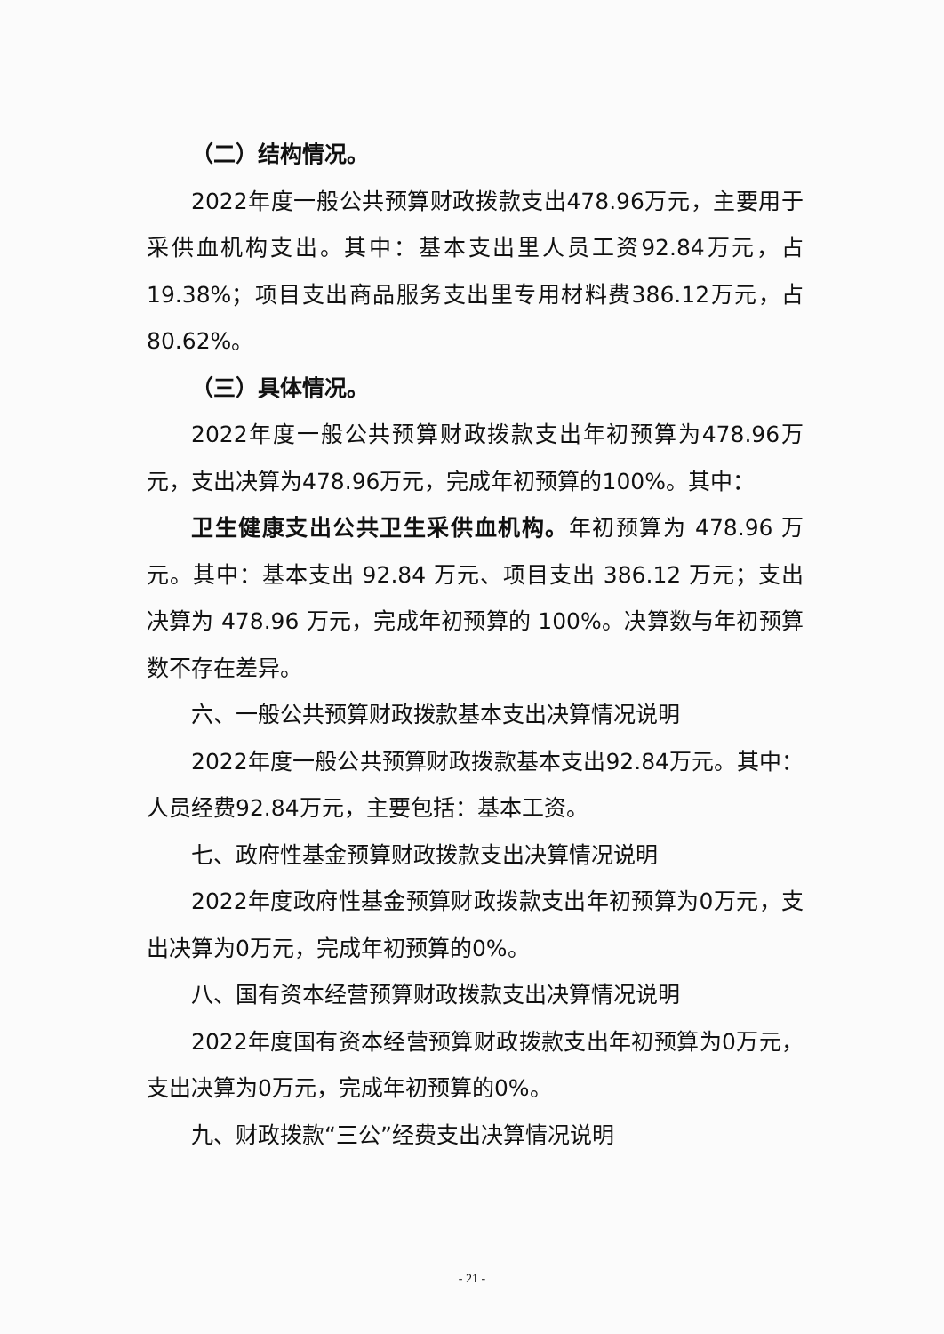（二）结构情况。
2022年度一般公共预算财政拨款支出478.96万元，主要用于采供血机构支出。其中：基本支出里人员工资92.84万元，占19.38%；项目支出商品服务支出里专用材料费386.12万元，占80.62%。
（三）具体情况。
2022年度一般公共预算财政拨款支出年初预算为478.96万元，支出决算为478.96万元，完成年初预算的100%。其中：
卫生健康支出公共卫生采供血机构。年初预算为 478.96 万元。其中：基本支出 92.84 万元、项目支出 386.12 万元；支出决算为 478.96 万元，完成年初预算的 100%。决算数与年初预算数不存在差异。
六、一般公共预算财政拨款基本支出决算情况说明
2022年度一般公共预算财政拨款基本支出92.84万元。其中：人员经费92.84万元，主要包括：基本工资。
七、政府性基金预算财政拨款支出决算情况说明
2022年度政府性基金预算财政拨款支出年初预算为0万元，支出决算为0万元，完成年初预算的0%。
八、国有资本经营预算财政拨款支出决算情况说明
2022年度国有资本经营预算财政拨款支出年初预算为0万元，支出决算为0万元，完成年初预算的0%。
九、财政拨款“三公”经费支出决算情况说明
- 21 -